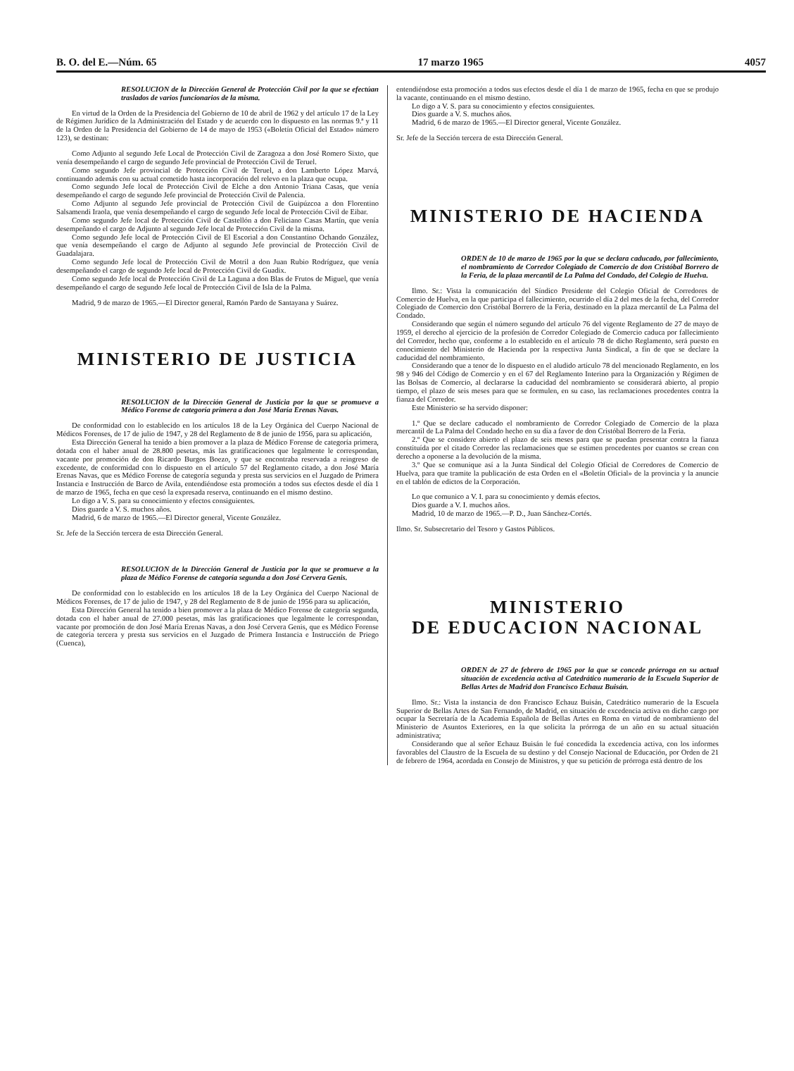B. O. del E.—Núm. 65 17 marzo 1965 4057
RESOLUCION de la Dirección General de Protección Civil por la que se efectúan traslados de varios funcionarios de la misma.
En virtud de la Orden de la Presidencia del Gobierno de 10 de abril de 1962 y del artículo 17 de la Ley de Régimen Jurídico de la Administración del Estado y de acuerdo con lo dispuesto en las normas 9.ª y 11 de la Orden de la Presidencia del Gobierno de 14 de mayo de 1953 («Boletín Oficial del Estado» número 123), se destinan:
Como Adjunto al segundo Jefe Local de Protección Civil de Zaragoza a don José Romero Sixto, que venía desempeñando el cargo de segundo Jefe provincial de Protección Civil de Teruel.
Como segundo Jefe provincial de Protección Civil de Teruel, a don Lamberto López Marvá, continuando además con su actual cometido hasta incorporación del relevo en la plaza que ocupa.
Como segundo Jefe local de Protección Civil de Elche a don Antonio Triana Casas, que venía desempeñando el cargo de segundo Jefe provincial de Protección Civil de Palencia.
Como Adjunto al segundo Jefe provincial de Protección Civil de Guipúzcoa a don Florentino Salsamendi Iraola, que venía desempeñando el cargo de segundo Jefe local de Protección Civil de Eibar.
Como segundo Jefe local de Protección Civil de Castellón a don Feliciano Casas Martín, que venía desempeñando el cargo de Adjunto al segundo Jefe local de Protección Civil de la misma.
Como segundo Jefe local de Protección Civil de El Escorial a don Constantino Ochando González, que venía desempeñando el cargo de Adjunto al segundo Jefe provincial de Protección Civil de Guadalajara.
Como segundo Jefe local de Protección Civil de Motril a don Juan Rubio Rodríguez, que venía desempeñando el cargo de segundo Jefe local de Protección Civil de Guadix.
Como segundo Jefe local de Protección Civil de La Laguna a don Blas de Frutos de Miguel, que venía desempeñando el cargo de segundo Jefe local de Protección Civil de Isla de la Palma.
Madrid, 9 de marzo de 1965.—El Director general, Ramón Pardo de Santayana y Suárez.
MINISTERIO DE JUSTICIA
RESOLUCION de la Dirección General de Justicia por la que se promueve a Médico Forense de categoría primera a don José María Erenas Navas.
De conformidad con lo establecido en los artículos 18 de la Ley Orgánica del Cuerpo Nacional de Médicos Forenses, de 17 de julio de 1947, y 28 del Reglamento de 8 de junio de 1956, para su aplicación,
Esta Dirección General ha tenido a bien promover a la plaza de Médico Forense de categoría primera, dotada con el haber anual de 28.800 pesetas, más las gratificaciones que legalmente le correspondan, vacante por promoción de don Ricardo Burgos Boezo, y que se encontraba reservada a reingreso de excedente, de conformidad con lo dispuesto en el artículo 57 del Reglamento citado, a don José María Erenas Navas, que es Médico Forense de categoría segunda y presta sus servicios en el Juzgado de Primera Instancia e Instrucción de Barco de Avila, entendiéndose esta promoción a todos sus efectos desde el día 1 de marzo de 1965, fecha en que cesó la expresada reserva, continuando en el mismo destino.
Lo digo a V. S. para su conocimiento y efectos consiguientes.
Dios guarde a V. S. muchos años.
Madrid, 6 de marzo de 1965.—El Director general, Vicente González.
Sr. Jefe de la Sección tercera de esta Dirección General.
RESOLUCION de la Dirección General de Justicia por la que se promueve a la plaza de Médico Forense de categoría segunda a don José Cervera Genis.
De conformidad con lo establecido en los artículos 18 de la Ley Orgánica del Cuerpo Nacional de Médicos Forenses, de 17 de julio de 1947, y 28 del Reglamento de 8 de junio de 1956 para su aplicación,
Esta Dirección General ha tenido a bien promover a la plaza de Médico Forense de categoría segunda, dotada con el haber anual de 27.000 pesetas, más las gratificaciones que legalmente le correspondan, vacante por promoción de don José María Erenas Navas, a don José Cervera Genis, que es Médico Forense de categoría tercera y presta sus servicios en el Juzgado de Primera Instancia e Instrucción de Priego (Cuenca),
entendiéndose esta promoción a todos sus efectos desde el día 1 de marzo de 1965, fecha en que se produjo la vacante, continuando en el mismo destino.
Lo digo a V. S. para su conocimiento y efectos consiguientes.
Dios guarde a V. S. muchos años.
Madrid, 6 de marzo de 1965.—El Director general, Vicente González.
Sr. Jefe de la Sección tercera de esta Dirección General.
MINISTERIO DE HACIENDA
ORDEN de 10 de marzo de 1965 por la que se declara caducado, por fallecimiento, el nombramiento de Corredor Colegiado de Comercio de don Cristóbal Borrero de la Feria, de la plaza mercantil de La Palma del Condado, del Colegio de Huelva.
Ilmo. Sr.: Vista la comunicación del Síndico Presidente del Colegio Oficial de Corredores de Comercio de Huelva, en la que participa el fallecimiento, ocurrido el día 2 del mes de la fecha, del Corredor Colegiado de Comercio don Cristóbal Borrero de la Feria, destinado en la plaza mercantil de La Palma del Condado.
Considerando que según el número segundo del artículo 76 del vigente Reglamento de 27 de mayo de 1959, el derecho al ejercicio de la profesión de Corredor Colegiado de Comercio caduca por fallecimiento del Corredor, hecho que, conforme a lo establecido en el artículo 78 de dicho Reglamento, será puesto en conocimiento del Ministerio de Hacienda por la respectiva Junta Sindical, a fin de que se declare la caducidad del nombramiento.
Considerando que a tenor de lo dispuesto en el aludido artículo 78 del mencionado Reglamento, en los 98 y 946 del Código de Comercio y en el 67 del Reglamento Interino para la Organización y Régimen de las Bolsas de Comercio, al declararse la caducidad del nombramiento se considerará abierto, al propio tiempo, el plazo de seis meses para que se formulen, en su caso, las reclamaciones procedentes contra la fianza del Corredor.
Este Ministerio se ha servido disponer:
1.º Que se declare caducado el nombramiento de Corredor Colegiado de Comercio de la plaza mercantil de La Palma del Condado hecho en su día a favor de don Cristóbal Borrero de la Feria.
2.º Que se considere abierto el plazo de seis meses para que se puedan presentar contra la fianza constituída por el citado Corredor las reclamaciones que se estimen procedentes por cuantos se crean con derecho a oponerse a la devolución de la misma.
3.º Que se comunique así a la Junta Sindical del Colegio Oficial de Corredores de Comercio de Huelva, para que tramite la publicación de esta Orden en el «Boletín Oficial» de la provincia y la anuncie en el tablón de edictos de la Corporación.
Lo que comunico a V. I. para su conocimiento y demás efectos.
Dios guarde a V. I. muchos años.
Madrid, 10 de marzo de 1965.—P. D., Juan Sánchez-Cortés.
Ilmo. Sr. Subsecretario del Tesoro y Gastos Públicos.
MINISTERIO
DE EDUCACION NACIONAL
ORDEN de 27 de febrero de 1965 por la que se concede prórroga en su actual situación de excedencia activa al Catedrático numerario de la Escuela Superior de Bellas Artes de Madrid don Francisco Echauz Buisán.
Ilmo. Sr.: Vista la instancia de don Francisco Echauz Buisán, Catedrático numerario de la Escuela Superior de Bellas Artes de San Fernando, de Madrid, en situación de excedencia activa en dicho cargo por ocupar la Secretaría de la Academia Española de Bellas Artes en Roma en virtud de nombramiento del Ministerio de Asuntos Exteriores, en la que solicita la prórroga de un año en su actual situación administrativa;
Considerando que al señor Echauz Buisán le fué concedida la excedencia activa, con los informes favorables del Claustro de la Escuela de su destino y del Consejo Nacional de Educación, por Orden de 21 de febrero de 1964, acordada en Consejo de Ministros, y que su petición de prórroga está dentro de los